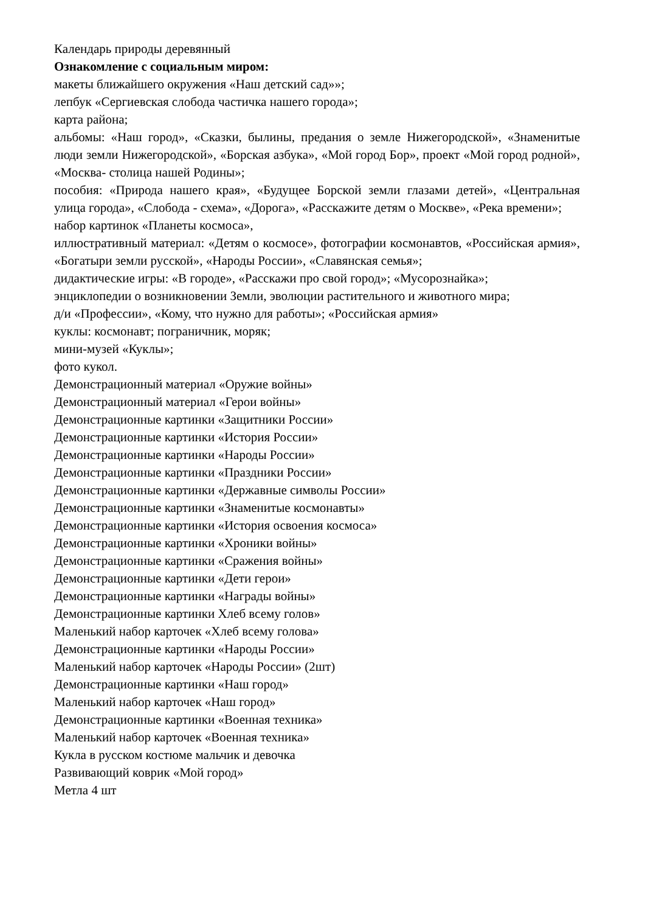Календарь природы деревянный
Ознакомление с социальным миром:
макеты ближайшего окружения «Наш детский сад»»;
лепбук «Сергиевская слобода частичка нашего города»;
карта района;
альбомы: «Наш город», «Сказки, былины, предания о земле Нижегородской», «Знаменитые люди земли Нижегородской», «Борская азбука», «Мой город Бор», проект «Мой город родной», «Москва- столица нашей Родины»;
пособия: «Природа нашего края», «Будущее Борской земли глазами детей», «Центральная улица города», «Слобода - схема», «Дорога», «Расскажите детям о Москве», «Река времени»;
набор картинок «Планеты космоса»,
иллюстративный материал: «Детям о космосе», фотографии космонавтов, «Российская армия», «Богатыри земли русской», «Народы России», «Славянская семья»;
дидактические игры: «В городе», «Расскажи про свой город»; «Мусорознайка»;
энциклопедии о возникновении Земли, эволюции растительного и животного мира;
д/и «Профессии», «Кому, что нужно для работы»; «Российская армия»
куклы: космонавт; пограничник, моряк;
мини-музей «Куклы»;
фото кукол.
Демонстрационный материал «Оружие войны»
Демонстрационный материал «Герои войны»
Демонстрационные картинки «Защитники России»
Демонстрационные картинки «История России»
Демонстрационные картинки «Народы России»
Демонстрационные картинки «Праздники России»
Демонстрационные картинки «Державные символы России»
Демонстрационные картинки «Знаменитые космонавты»
Демонстрационные картинки «История освоения космоса»
Демонстрационные картинки «Хроники войны»
Демонстрационные картинки «Сражения войны»
Демонстрационные картинки «Дети герои»
Демонстрационные картинки «Награды войны»
Демонстрационные картинки Хлеб всему голов»
Маленький набор карточек «Хлеб всему голова»
Демонстрационные картинки «Народы России»
Маленький набор карточек «Народы России» (2шт)
Демонстрационные картинки «Наш город»
Маленький набор карточек «Наш город»
Демонстрационные картинки «Военная техника»
Маленький набор карточек «Военная техника»
Кукла в русском костюме мальчик и девочка
Развивающий коврик «Мой город»
Метла 4 шт